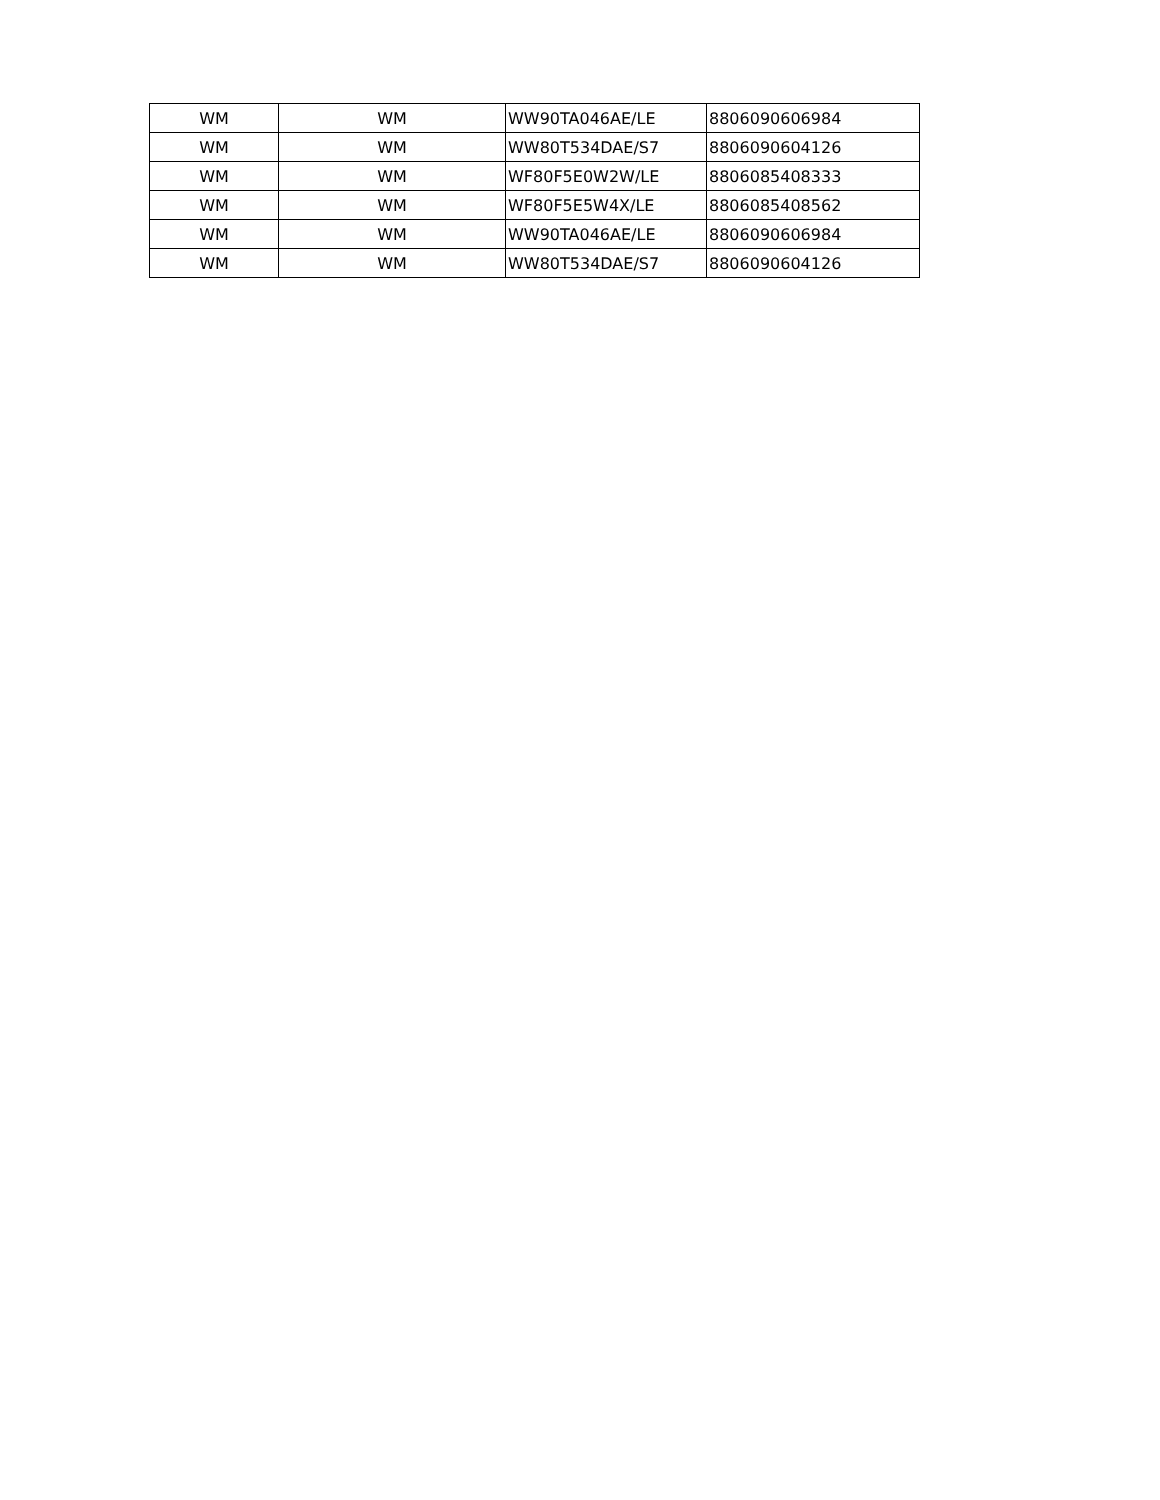| WM | WM | WW90TA046AE/LE | 8806090606984 |
| WM | WM | WW80T534DAE/S7 | 8806090604126 |
| WM | WM | WF80F5E0W2W/LE | 8806085408333 |
| WM | WM | WF80F5E5W4X/LE | 8806085408562 |
| WM | WM | WW90TA046AE/LE | 8806090606984 |
| WM | WM | WW80T534DAE/S7 | 8806090604126 |